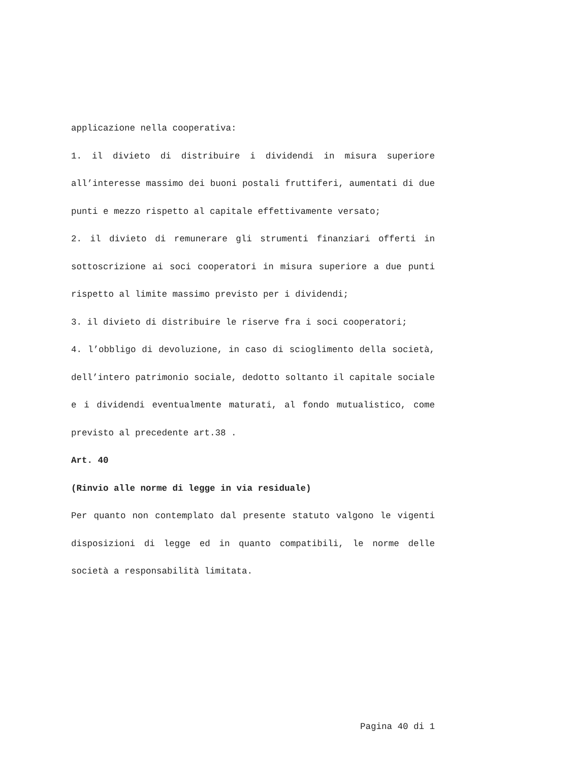applicazione nella cooperativa:
1. il divieto di distribuire i dividendi in misura superiore all’interesse massimo dei buoni postali fruttiferi, aumentati di due punti e mezzo rispetto al capitale effettivamente versato;
2. il divieto di remunerare gli strumenti finanziari offerti in sottoscrizione ai soci cooperatori in misura superiore a due punti rispetto al limite massimo previsto per i dividendi;
3. il divieto di distribuire le riserve fra i soci cooperatori;
4. l’obbligo di devoluzione, in caso di scioglimento della società, dell’intero patrimonio sociale, dedotto soltanto il capitale sociale e i dividendi eventualmente maturati, al fondo mutualistico, come previsto al precedente art.38 .
Art. 40
(Rinvio alle norme di legge in via residuale)
Per quanto non contemplato dal presente statuto valgono le vigenti disposizioni di legge ed in quanto compatibili, le norme delle società a responsabilità limitata.
Pagina 40 di 1